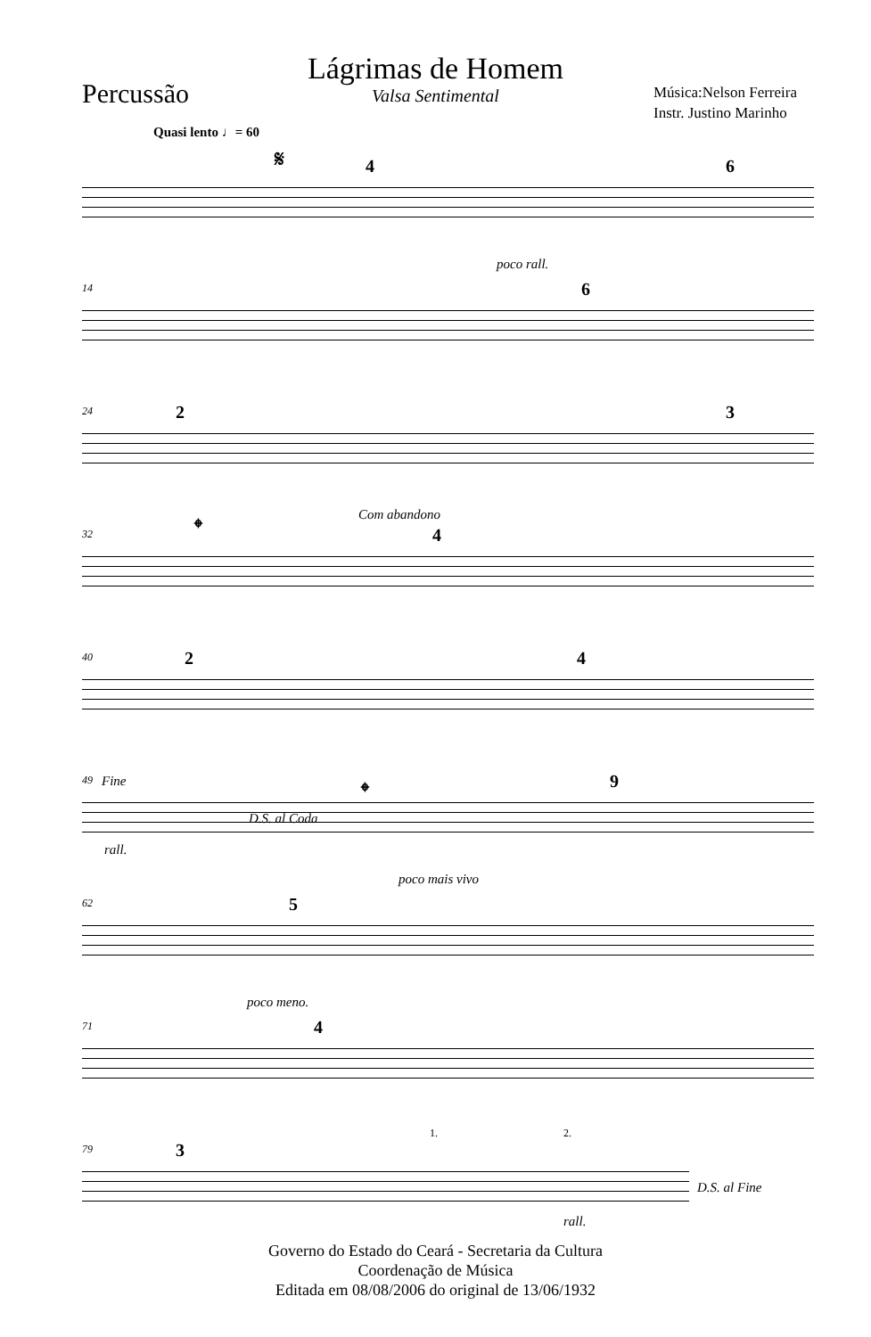Lágrimas de Homem
Valsa Sentimental
Percussão
Música:Nelson Ferreira
Instr. Justino Marinho
Quasi lento ♩= 60
𝄋
4 6
14
poco rall.
6
24 2 3
32
𝄌 Com abandono
4
40 2 4
49 Fine
D.S. al Coda
rall.
𝄌 9
62
poco mais vivo
5
71
poco meno.
4
79 3
1. 2.
D.S. al Fine
rall.
Governo do Estado do Ceará - Secretaria da Cultura
Coordenação de Música
Editada em 08/08/2006 do original de 13/06/1932